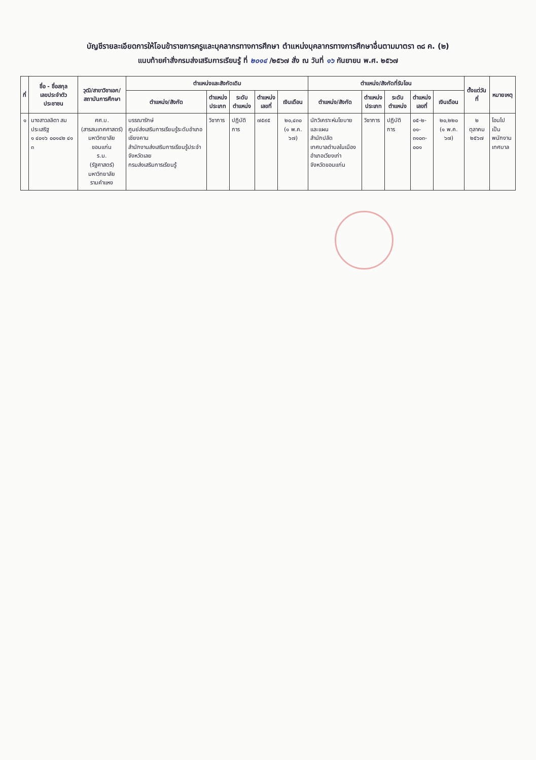บัญชีรายละเอียดการให้โอนข้าราชการครูและบุคลากรทางการศึกษา ตำแหน่งบุคลากรทางการศึกษาอื่นตามมาตรา ๓๘ ค. (๒)
แนบท้ายคำสั่งกรมส่งเสริมการเรียนรู้ ที่ ๒๐๑๔ /๒๕๖๗ สั่ง ณ วันที่ ๑๖ กันยายน พ.ศ. ๒๕๖๗
| ที่ | ชื่อ - ชื่อสกุล เลขประจำตัวประชาชน | วุฒิ/สาขาวิชาเอก/ สถาบันการศึกษา | ตำแหน่งและสังกัดเดิม | | | | | ตำแหน่ง/สังกัดที่รับโอน | | | | | ตั้งแต่วันที่ | หมายเหตุ |
| --- | --- | --- | --- | --- | --- | --- | --- | --- | --- | --- | --- | --- | --- | --- |
| | | | ตำแหน่ง/สังกัด | ตำแหน่ง ประเภท | ระดับ ตำแหน่ง | ตำแหน่ง เลขที่ | เงินเดือน | ตำแหน่ง/สังกัด | ตำแหน่ง ประเภท | ระดับ ตำแหน่ง | ตำแหน่ง เลขที่ | เงินเดือน | | |
| ๑ | นางสาวลลิตา สมประเสริฐ ๑ ๔๐๑๖ ๐๐๑๔๒ ๔๑ ๓ | ศศ.บ. (สารสนเทศศาสตร์) มหาวิทยาลัยขอนแก่น ร.ม. (รัฐศาสตร์) มหาวิทยาลัยรามคำแหง | บรรณารักษ์ ศูนย์ส่งเสริมการเรียนรู้ระดับอำเภอเชียงคาน สำนักงานส่งเสริมการเรียนรู้ประจำจังหวัดเลย กรมส่งเสริมการเรียนรู้ | วิชาการ | ปฏิบัติการ | ๗๕๙๕ | ๒๐,๔๓๐ (๑ พ.ค. ๖๗) | นักวิเคราะห์นโยบายและแผน สำนักปลัด เทศบาลตำบลในเมือง อำเภอเวียงเก่า จังหวัดขอนแก่น | วิชาการ | ปฏิบัติการ | ๐๕-๒- ๐๑- ๓๑๐๓- ๐๐๑ | ๒๐,๒๒๐ (๑ พ.ค. ๖๗) | ๒ ตุลาคม ๒๕๖๗ | โอนไปเป็น พนักงาน เทศบาล |